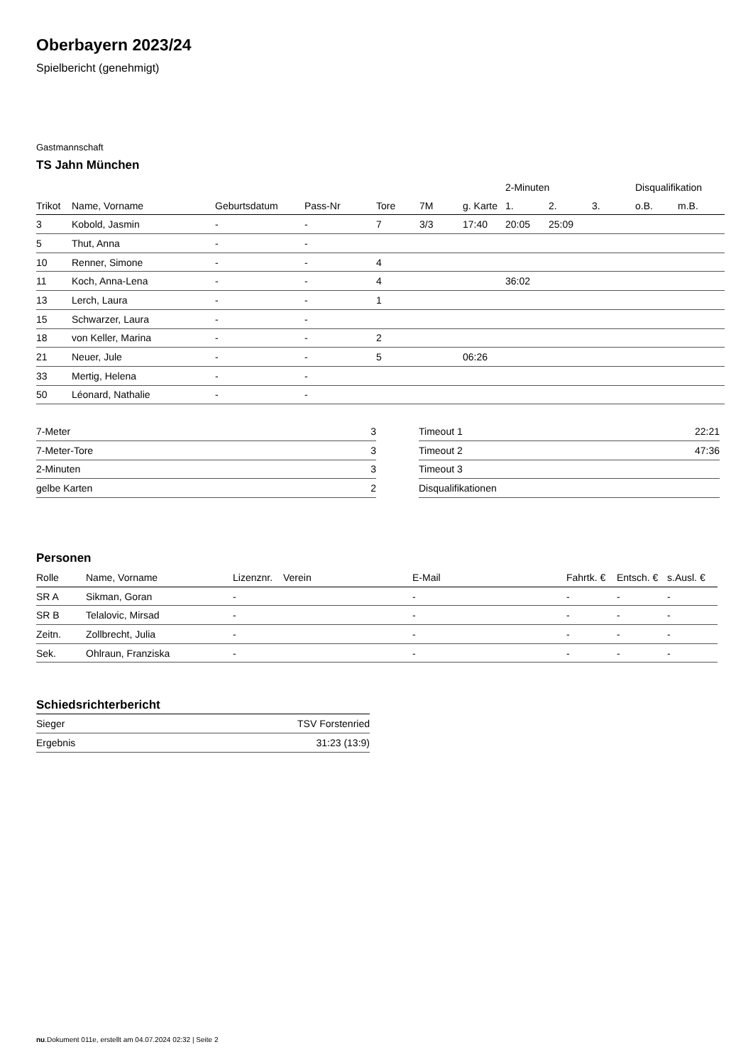Oberbayern 2023/24
Spielbericht (genehmigt)
Gastmannschaft
TS Jahn München
| | | | | | | | 2-Minuten | | | Disqualifikation | |
| --- | --- | --- | --- | --- | --- | --- | --- | --- | --- | --- | --- |
| Trikot | Name, Vorname | Geburtsdatum | Pass-Nr | Tore | 7M | g. Karte | 1. | 2. | 3. | o.B. | m.B. |
| 3 | Kobold, Jasmin | - | - | 7 | 3/3 | 17:40 | 20:05 | 25:09 | | | |
| 5 | Thut, Anna | - | - | | | | | | | | |
| 10 | Renner, Simone | - | - | 4 | | | | | | | |
| 11 | Koch, Anna-Lena | - | - | 4 | | | 36:02 | | | | |
| 13 | Lerch, Laura | - | - | 1 | | | | | | | |
| 15 | Schwarzer, Laura | - | - | | | | | | | | |
| 18 | von Keller, Marina | - | - | 2 | | | | | | | |
| 21 | Neuer, Jule | - | - | 5 | | 06:26 | | | | | |
| 33 | Mertig, Helena | - | - | | | | | | | | |
| 50 | Léonard, Nathalie | - | - | | | | | | | | |
| 7-Meter | 3 |
| 7-Meter-Tore | 3 |
| 2-Minuten | 3 |
| gelbe Karten | 2 |
| Timeout 1 | 22:21 |
| Timeout 2 | 47:36 |
| Timeout 3 | |
| Disqualifikationen | |
Personen
| Rolle | Name, Vorname | Lizenznr. | Verein | E-Mail | Fahrtk. € | Entsch. € | s.Ausl. € |
| --- | --- | --- | --- | --- | --- | --- | --- |
| SR A | Sikman, Goran | - | | - | - | - | - |
| SR B | Telalovic, Mirsad | - | | - | - | - | - |
| Zeitn. | Zollbrecht, Julia | - | | - | - | - | - |
| Sek. | Ohlraun, Franziska | - | | - | - | - | - |
Schiedsrichterbericht
| Sieger | TSV Forstenried |
| Ergebnis | 31:23 (13:9) |
nu.Dokument 011e, erstellt am 04.07.2024 02:32 | Seite 2